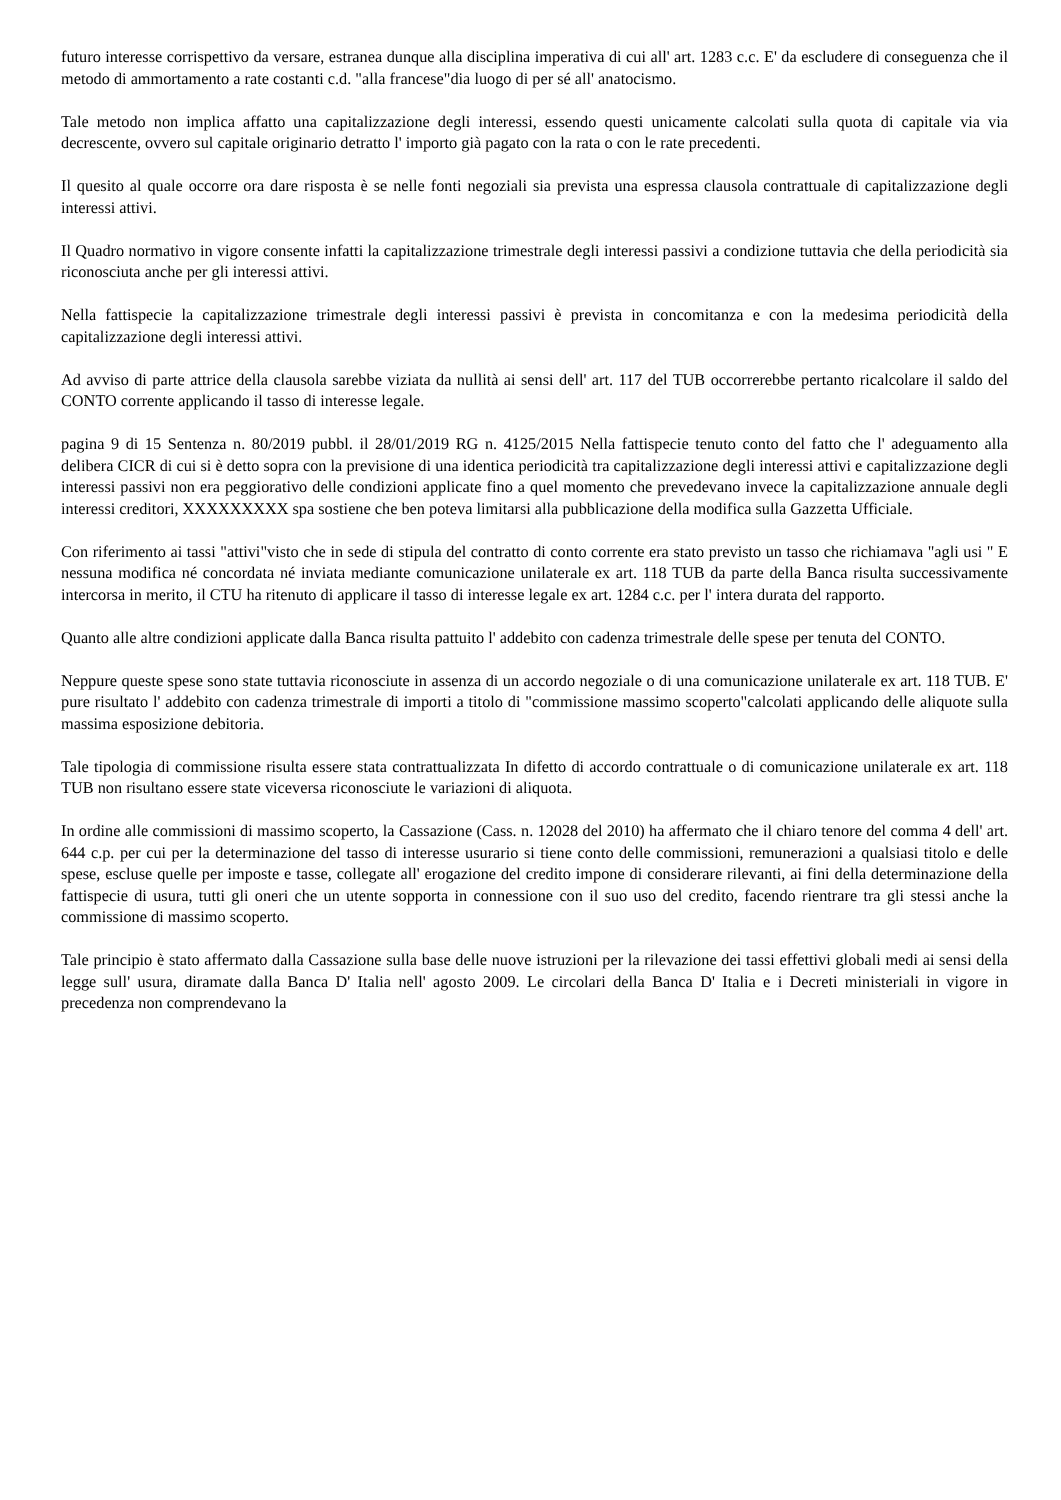futuro interesse corrispettivo da versare, estranea dunque alla disciplina imperativa di cui all' art. 1283 c.c. E' da escludere di conseguenza che il metodo di ammortamento a rate costanti c.d. "alla francese"dia luogo di per sé all' anatocismo.
Tale metodo non implica affatto una capitalizzazione degli interessi, essendo questi unicamente calcolati sulla quota di capitale via via decrescente, ovvero sul capitale originario detratto l' importo già pagato con la rata o con le rate precedenti.
Il quesito al quale occorre ora dare risposta è se nelle fonti negoziali sia prevista una espressa clausola contrattuale di capitalizzazione degli interessi attivi.
Il Quadro normativo in vigore consente infatti la capitalizzazione trimestrale degli interessi passivi a condizione tuttavia che della periodicità sia riconosciuta anche per gli interessi attivi.
Nella fattispecie la capitalizzazione trimestrale degli interessi passivi è prevista in concomitanza e con la medesima periodicità della capitalizzazione degli interessi attivi.
Ad avviso di parte attrice della clausola sarebbe viziata da nullità ai sensi dell' art. 117 del TUB occorrerebbe pertanto ricalcolare il saldo del CONTO corrente applicando il tasso di interesse legale.
pagina 9 di 15 Sentenza n. 80/2019 pubbl. il 28/01/2019 RG n. 4125/2015 Nella fattispecie tenuto conto del fatto che l' adeguamento alla delibera CICR di cui si è detto sopra con la previsione di una identica periodicità tra capitalizzazione degli interessi attivi e capitalizzazione degli interessi passivi non era peggiorativo delle condizioni applicate fino a quel momento che prevedevano invece la capitalizzazione annuale degli interessi creditori, XXXXXXXXX spa sostiene che ben poteva limitarsi alla pubblicazione della modifica sulla Gazzetta Ufficiale.
Con riferimento ai tassi "attivi"visto che in sede di stipula del contratto di conto corrente era stato previsto un tasso che richiamava "agli usi " E nessuna modifica né concordata né inviata mediante comunicazione unilaterale ex art. 118 TUB da parte della Banca risulta successivamente intercorsa in merito, il CTU ha ritenuto di applicare il tasso di interesse legale ex art. 1284 c.c. per l' intera durata del rapporto.
Quanto alle altre condizioni applicate dalla Banca risulta pattuito l' addebito con cadenza trimestrale delle spese per tenuta del CONTO.
Neppure queste spese sono state tuttavia riconosciute in assenza di un accordo negoziale o di una comunicazione unilaterale ex art. 118 TUB. E' pure risultato l' addebito con cadenza trimestrale di importi a titolo di "commissione massimo scoperto"calcolati applicando delle aliquote sulla massima esposizione debitoria.
Tale tipologia di commissione risulta essere stata contrattualizzata In difetto di accordo contrattuale o di comunicazione unilaterale ex art. 118 TUB non risultano essere state viceversa riconosciute le variazioni di aliquota.
In ordine alle commissioni di massimo scoperto, la Cassazione (Cass. n. 12028 del 2010) ha affermato che il chiaro tenore del comma 4 dell' art. 644 c.p. per cui per la determinazione del tasso di interesse usurario si tiene conto delle commissioni, remunerazioni a qualsiasi titolo e delle spese, escluse quelle per imposte e tasse, collegate all' erogazione del credito impone di considerare rilevanti, ai fini della determinazione della fattispecie di usura, tutti gli oneri che un utente sopporta in connessione con il suo uso del credito, facendo rientrare tra gli stessi anche la commissione di massimo scoperto.
Tale principio è stato affermato dalla Cassazione sulla base delle nuove istruzioni per la rilevazione dei tassi effettivi globali medi ai sensi della legge sull' usura, diramate dalla Banca D' Italia nell' agosto 2009. Le circolari della Banca D' Italia e i Decreti ministeriali in vigore in precedenza non comprendevano la